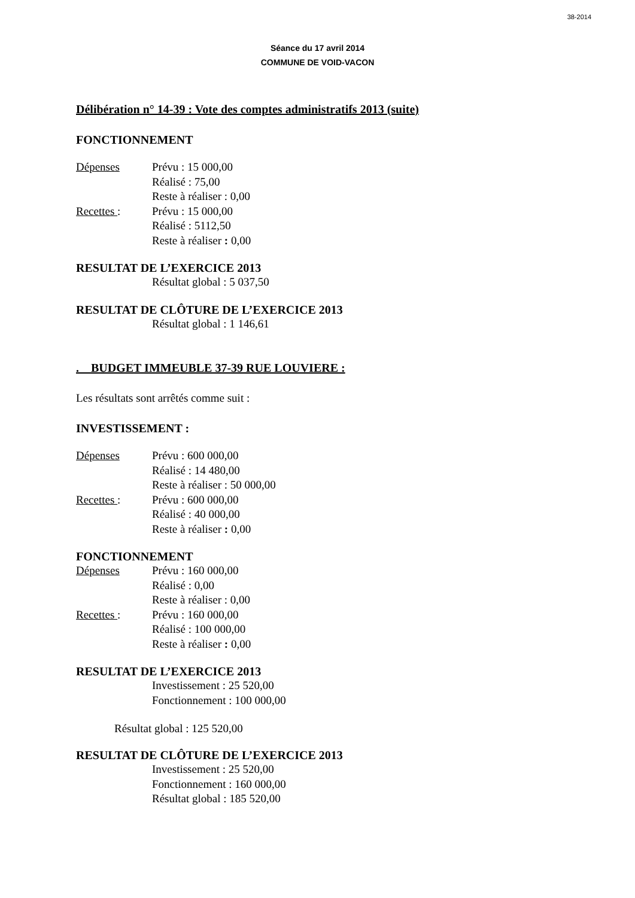38-2014
Séance du 17 avril 2014
COMMUNE DE VOID-VACON
Délibération n° 14-39 : Vote des comptes administratifs 2013 (suite)
FONCTIONNEMENT
Dépenses Prévu : 15 000,00
Réalisé : 75,00
Reste à réaliser : 0,00
Recettes : Prévu : 15 000,00
Réalisé : 5112,50
Reste à réaliser : 0,00
RESULTAT DE L’EXERCICE 2013
Résultat global : 5 037,50
RESULTAT DE CLÔTURE DE L’EXERCICE 2013
Résultat global : 1 146,61
. BUDGET IMMEUBLE 37-39 RUE LOUVIERE :
Les résultats sont arrêtés comme suit :
INVESTISSEMENT :
Dépenses Prévu : 600 000,00
Réalisé : 14 480,00
Reste à réaliser : 50 000,00
Recettes : Prévu : 600 000,00
Réalisé : 40 000,00
Reste à réaliser : 0,00
FONCTIONNEMENT
Dépenses Prévu : 160 000,00
Réalisé : 0,00
Reste à réaliser : 0,00
Recettes : Prévu : 160 000,00
Réalisé : 100 000,00
Reste à réaliser : 0,00
RESULTAT DE L’EXERCICE 2013
Investissement : 25 520,00
Fonctionnement : 100 000,00
Résultat global : 125 520,00
RESULTAT DE CLÔTURE DE L’EXERCICE 2013
Investissement : 25 520,00
Fonctionnement : 160 000,00
Résultat global : 185 520,00